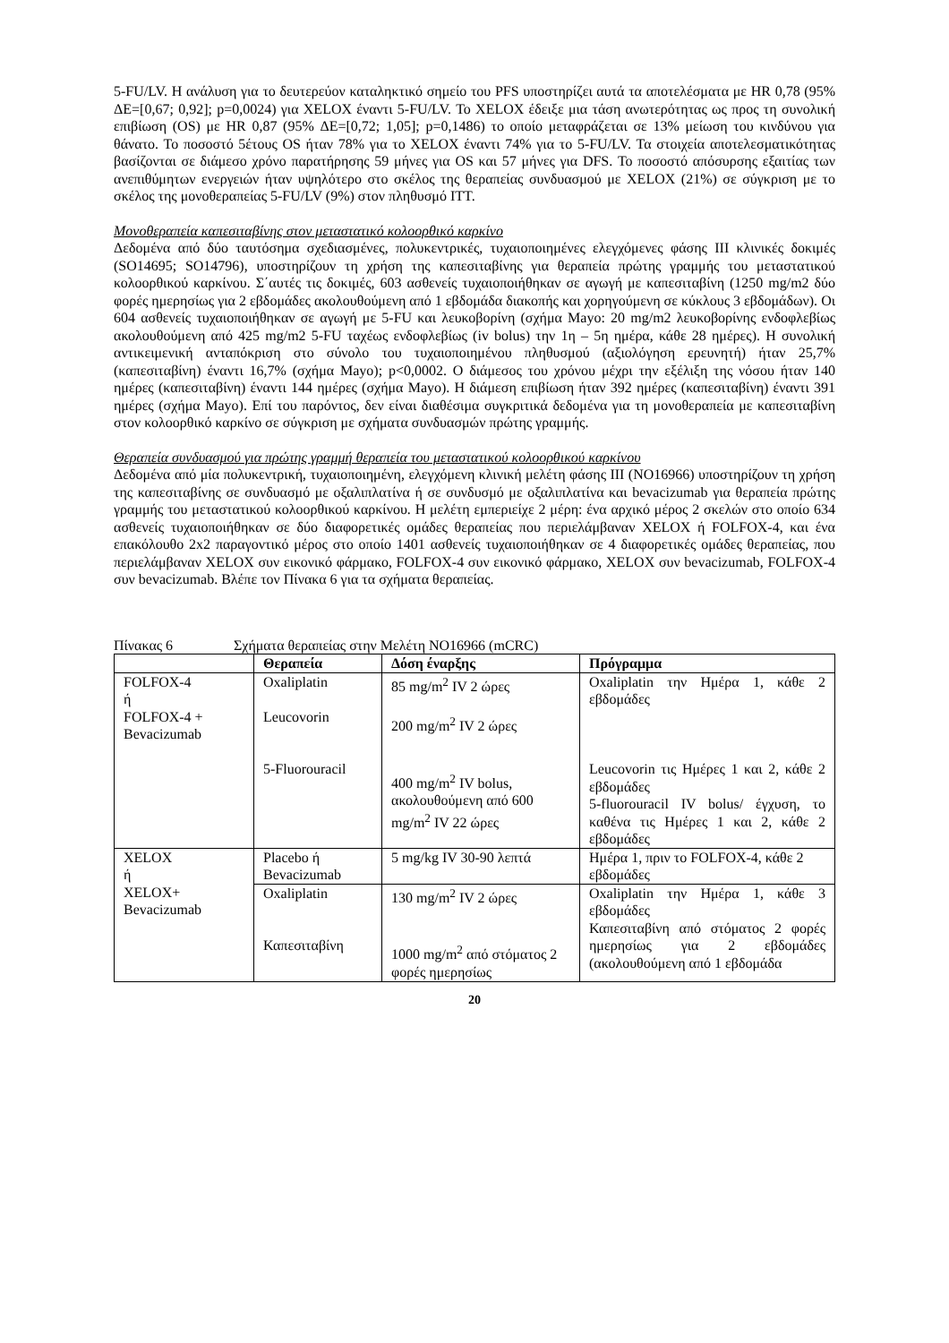5-FU/LV. Η ανάλυση για το δευτερεύον καταληκτικό σημείο του PFS υποστηρίζει αυτά τα αποτελέσματα με HR 0,78 (95% ΔΕ=[0,67; 0,92]; p=0,0024) για XELOX έναντι 5-FU/LV. Το XELOX έδειξε μια τάση ανωτερότητας ως προς τη συνολική επιβίωση (OS) με HR 0,87 (95% ΔΕ=[0,72; 1,05]; p=0,1486) το οποίο μεταφράζεται σε 13% μείωση του κινδύνου για θάνατο. Το ποσοστό 5έτους OS ήταν 78% για το XELOX έναντι 74% για το 5-FU/LV. Τα στοιχεία αποτελεσματικότητας βασίζονται σε διάμεσο χρόνο παρατήρησης 59 μήνες για OS και 57 μήνες για DFS. Το ποσοστό απόσυρσης εξαιτίας των ανεπιθύμητων ενεργειών ήταν υψηλότερο στο σκέλος της θεραπείας συνδυασμού με XELOX (21%) σε σύγκριση με το σκέλος της μονοθεραπείας 5-FU/LV (9%) στον πληθυσμό ITT.
Μονοθεραπεία καπεσιταβίνης στον μεταστατικό κολοορθικό καρκίνο
Δεδομένα από δύο ταυτόσημα σχεδιασμένες, πολυκεντρικές, τυχαιοποιημένες ελεγχόμενες φάσης III κλινικές δοκιμές (SO14695; SO14796), υποστηρίζουν τη χρήση της καπεσιταβίνης για θεραπεία πρώτης γραμμής του μεταστατικού κολοορθικού καρκίνου. Σ΄αυτές τις δοκιμές, 603 ασθενείς τυχαιοποιήθηκαν σε αγωγή με καπεσιταβίνη (1250 mg/m2 δύο φορές ημερησίως για 2 εβδομάδες ακολουθούμενη από 1 εβδομάδα διακοπής και χορηγούμενη σε κύκλους 3 εβδομάδων). Οι 604 ασθενείς τυχαιοποιήθηκαν σε αγωγή με 5-FU και λευκοβορίνη (σχήμα Mayo: 20 mg/m2 λευκοβορίνης ενδοφλεβίως ακολουθούμενη από 425 mg/m2 5-FU ταχέως ενδοφλεβίως (iv bolus) την 1η – 5η ημέρα, κάθε 28 ημέρες). Η συνολική αντικειμενική ανταπόκριση στο σύνολο του τυχαιοποιημένου πληθυσμού (αξιολόγηση ερευνητή) ήταν 25,7% (καπεσιταβίνη) έναντι 16,7% (σχήμα Mayo); p<0,0002. Ο διάμεσος του χρόνου μέχρι την εξέλιξη της νόσου ήταν 140 ημέρες (καπεσιταβίνη) έναντι 144 ημέρες (σχήμα Mayo). Η διάμεση επιβίωση ήταν 392 ημέρες (καπεσιταβίνη) έναντι 391 ημέρες (σχήμα Mayo). Επί του παρόντος, δεν είναι διαθέσιμα συγκριτικά δεδομένα για τη μονοθεραπεία με καπεσιταβίνη στον κολοορθικό καρκίνο σε σύγκριση με σχήματα συνδυασμών πρώτης γραμμής.
Θεραπεία συνδυασμού για πρώτης γραμμή θεραπεία του μεταστατικού κολοορθικού καρκίνου
Δεδομένα από μία πολυκεντρική, τυχαιοποιημένη, ελεγχόμενη κλινική μελέτη φάσης III (NO16966) υποστηρίζουν τη χρήση της καπεσιταβίνης σε συνδυασμό με οξαλιπλατίνα ή σε συνδυσμό με οξαλιπλατίνα και bevacizumab για θεραπεία πρώτης γραμμής του μεταστατικού κολοορθικού καρκίνου. Η μελέτη εμπεριείχε 2 μέρη: ένα αρχικό μέρος 2 σκελών στο οποίο 634 ασθενείς τυχαιοποιήθηκαν σε δύο διαφορετικές ομάδες θεραπείας που περιελάμβαναν XELOX ή FOLFOX-4, και ένα επακόλουθο 2x2 παραγοντικό μέρος στο οποίο 1401 ασθενείς τυχαιοποιήθηκαν σε 4 διαφορετικές ομάδες θεραπείας, που περιελάμβαναν XELOX συν εικονικό φάρμακο, FOLFOX-4 συν εικονικό φάρμακο, XELOX συν bevacizumab, FOLFOX-4 συν bevacizumab. Βλέπε τον Πίνακα 6 για τα σχήματα θεραπείας.
Πίνακας 6 Σχήματα θεραπείας στην Μελέτη NO16966 (mCRC)
| | Θεραπεία | Δόση έναρξης | Πρόγραμμα |
| --- | --- | --- | --- |
| FOLFOX-4 ή FOLFOX-4 + Bevacizumab | Oxaliplatin Leucovorin 5-Fluorouracil | 85 mg/m<sup>2</sup> IV 2 ώρες 200 mg/m<sup>2</sup> IV 2 ώρες 400 mg/m<sup>2</sup> IV bolus, ακολουθούμενη από 600 mg/m<sup>2</sup> IV 22 ώρες | Oxaliplatin την Ημέρα 1, κάθε 2 εβδομάδες Leucovorin τις Ημέρες 1 και 2, κάθε 2 εβδομάδες 5-fluorouracil IV bolus/ έγχυση, το καθένα τις Ημέρες 1 και 2, κάθε 2 εβδομάδες |
| XELOX ή XELOX+ Bevacizumab | Placebo ή Bevacizumab | 5 mg/kg IV 30-90 λεπτά | Ημέρα 1, πριν το FOLFOX-4, κάθε 2 εβδομάδες |
| | Oxaliplatin Καπεσιταβίνη | 130 mg/m<sup>2</sup> IV 2 ώρες 1000 mg/m<sup>2</sup> από στόματος 2 φορές ημερησίως | Oxaliplatin την Ημέρα 1, κάθε 3 εβδομάδες Καπεσιταβίνη από στόματος 2 φορές ημερησίως για 2 εβδομάδες (ακολουθούμενη από 1 εβδομάδα |
20